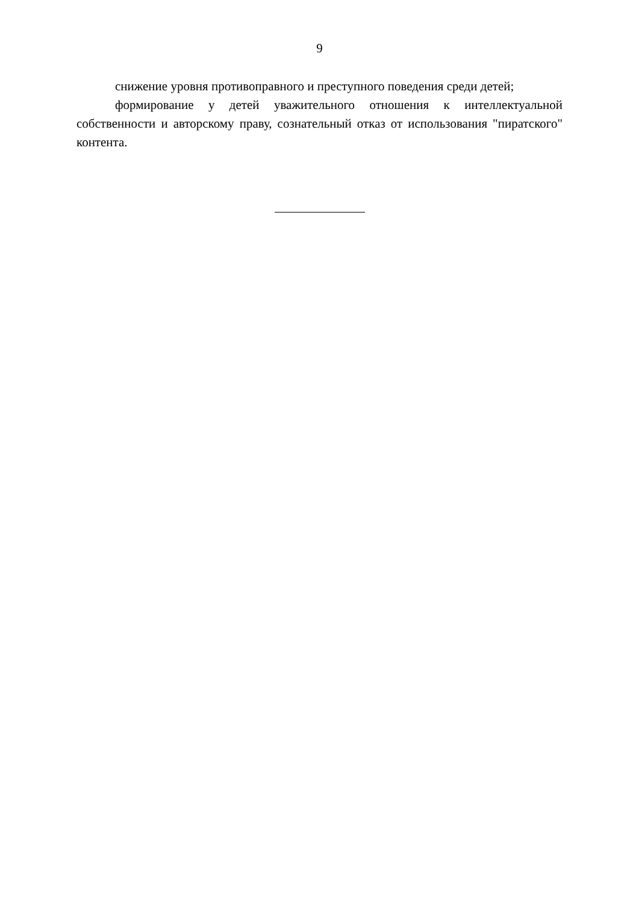9
снижение уровня противоправного и преступного поведения среди детей;
формирование у детей уважительного отношения к интеллектуальной собственности и авторскому праву, сознательный отказ от использования "пиратского" контента.